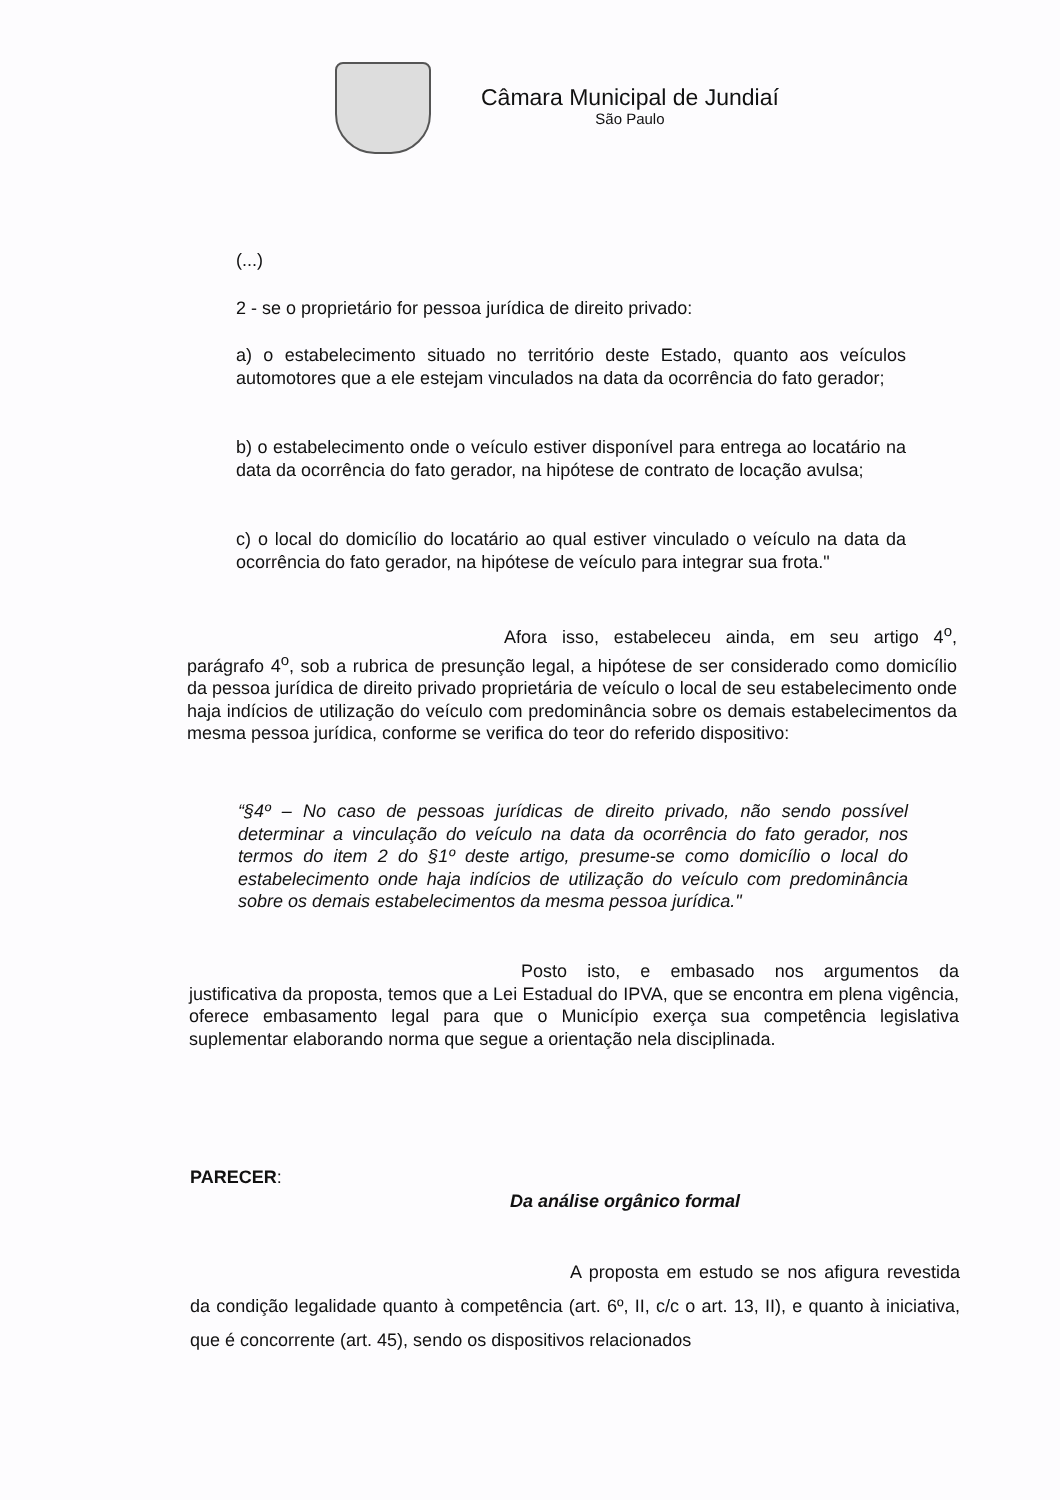Câmara Municipal de Jundiaí
São Paulo
(...)
2 - se o proprietário for pessoa jurídica de direito privado:
a) o estabelecimento situado no território deste Estado, quanto aos veículos automotores que a ele estejam vinculados na data da ocorrência do fato gerador;
b) o estabelecimento onde o veículo estiver disponível para entrega ao locatário na data da ocorrência do fato gerador, na hipótese de contrato de locação avulsa;
c) o local do domicílio do locatário ao qual estiver vinculado o veículo na data da ocorrência do fato gerador, na hipótese de veículo para integrar sua frota."
Afora isso, estabeleceu ainda, em seu artigo 4<sup>o</sup>, parágrafo 4<sup>o</sup>, sob a rubrica de presunção legal, a hipótese de ser considerado como domicílio da pessoa jurídica de direito privado proprietária de veículo o local de seu estabelecimento onde haja indícios de utilização do veículo com predominância sobre os demais estabelecimentos da mesma pessoa jurídica, conforme se verifica do teor do referido dispositivo:
“§4º – No caso de pessoas jurídicas de direito privado, não sendo possível determinar a vinculação do veículo na data da ocorrência do fato gerador, nos termos do item 2 do §1º deste artigo, presume-se como domicílio o local do estabelecimento onde haja indícios de utilização do veículo com predominância sobre os demais estabelecimentos da mesma pessoa jurídica."
Posto isto, e embasado nos argumentos da justificativa da proposta, temos que a Lei Estadual do IPVA, que se encontra em plena vigência, oferece embasamento legal para que o Município exerça sua competência legislativa suplementar elaborando norma que segue a orientação nela disciplinada.
PARECER:
Da análise orgânico formal
A proposta em estudo se nos afigura revestida da condição legalidade quanto à competência (art. 6º, II, c/c o art. 13, II), e quanto à iniciativa, que é concorrente (art. 45), sendo os dispositivos relacionados